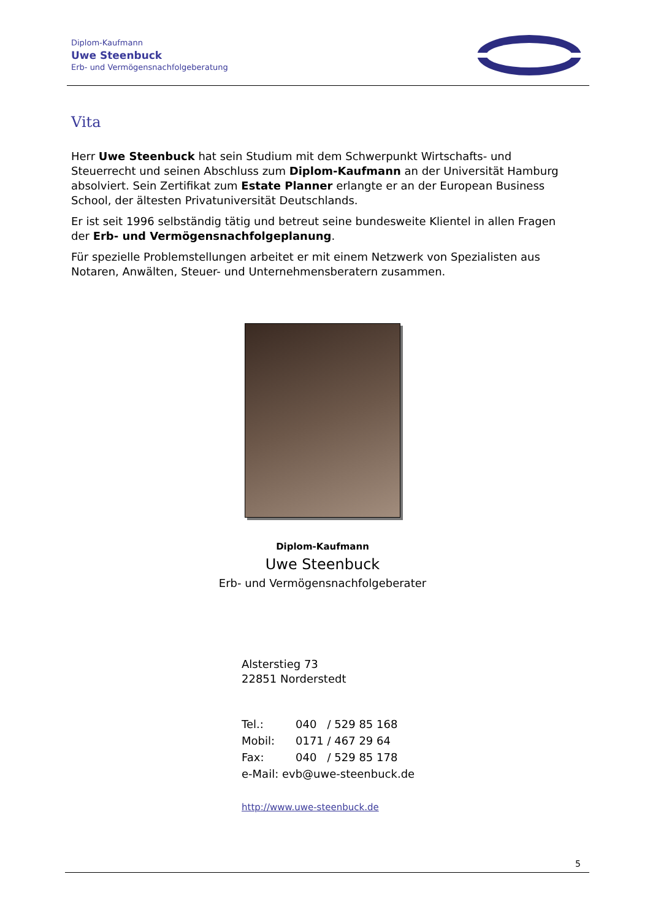Diplom-Kaufmann
Uwe Steenbuck
Erb- und Vermögensnachfolgeberatung
Vita
Herr Uwe Steenbuck hat sein Studium mit dem Schwerpunkt Wirtschafts- und Steuerrecht und seinen Abschluss zum Diplom-Kaufmann an der Universität Hamburg absolviert. Sein Zertifikat zum Estate Planner erlangte er an der European Business School, der ältesten Privatuniversität Deutschlands.
Er ist seit 1996 selbständig tätig und betreut seine bundesweite Klientel in allen Fragen der Erb- und Vermögensnachfolgeplanung.
Für spezielle Problemstellungen arbeitet er mit einem Netzwerk von Spezialisten aus Notaren, Anwälten, Steuer- und Unternehmensberatern zusammen.
Diplom-Kaufmann
Uwe Steenbuck
Erb- und Vermögensnachfolgeberater
Alsterstieg 73
22851 Norderstedt
| Tel.: | 040 / 529 85 168 |
| Mobil: | 0171 / 467 29 64 |
| Fax: | 040 / 529 85 178 |
| e-Mail: evb@uwe-steenbuck.de | |
http://www.uwe-steenbuck.de
5